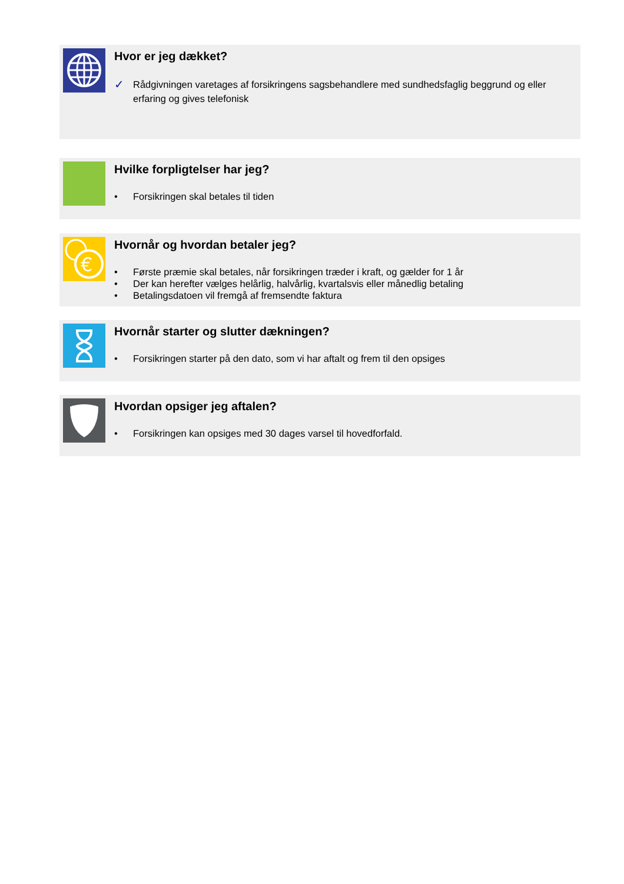Hvor er jeg dækket?
✓ Rådgivningen varetages af forsikringens sagsbehandlere med sundhedsfaglig beggrund og eller erfaring og gives telefonisk
Hvilke forpligtelser har jeg?
• Forsikringen skal betales til tiden
€
Hvornår og hvordan betaler jeg?
• Første præmie skal betales, når forsikringen træder i kraft, og gælder for 1 år
• Der kan herefter vælges helårlig, halvårlig, kvartalsvis eller månedlig betaling
• Betalingsdatoen vil fremgå af fremsendte faktura
Hvornår starter og slutter dækningen?
• Forsikringen starter på den dato, som vi har aftalt og frem til den opsiges
Hvordan opsiger jeg aftalen?
• Forsikringen kan opsiges med 30 dages varsel til hovedforfald.